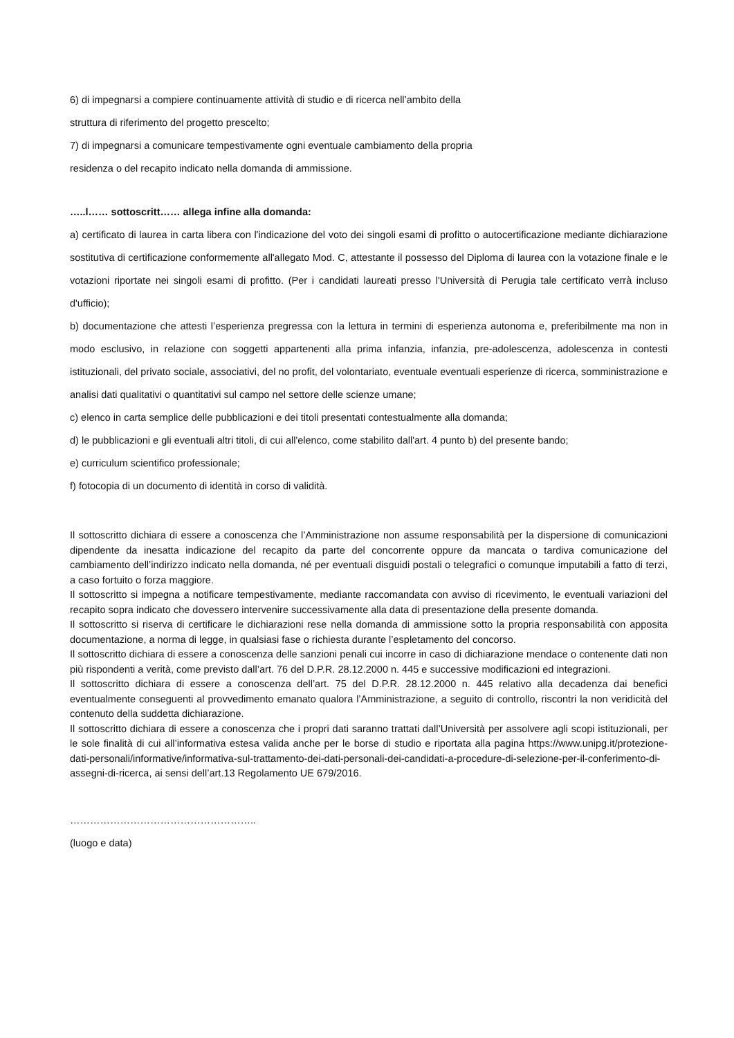6) di impegnarsi a compiere continuamente attività di studio e di ricerca nell’ambito della
struttura di riferimento del progetto prescelto;
7) di impegnarsi a comunicare tempestivamente ogni eventuale cambiamento della propria
residenza o del recapito indicato nella domanda di ammissione.
…..l…… sottoscritt…… allega infine alla domanda:
a) certificato di laurea in carta libera con l'indicazione del voto dei singoli esami di profitto o autocertificazione mediante dichiarazione sostitutiva di certificazione conformemente all'allegato Mod. C, attestante il possesso del Diploma di laurea con la votazione finale e le votazioni riportate nei singoli esami di profitto. (Per i candidati laureati presso l'Università di Perugia tale certificato verrà incluso d'ufficio);
b) documentazione che attesti l’esperienza pregressa con la lettura in termini di esperienza autonoma e, preferibilmente ma non in modo esclusivo, in relazione con soggetti appartenenti alla prima infanzia, infanzia, pre-adolescenza, adolescenza in contesti istituzionali, del privato sociale, associativi, del no profit, del volontariato, eventuale eventuali esperienze di ricerca, somministrazione e analisi dati qualitativi o quantitativi sul campo nel settore delle scienze umane;
c) elenco in carta semplice delle pubblicazioni e dei titoli presentati contestualmente alla domanda;
d) le pubblicazioni e gli eventuali altri titoli, di cui all'elenco, come stabilito dall'art. 4 punto b) del presente bando;
e) curriculum scientifico professionale;
f) fotocopia di un documento di identità in corso di validità.
Il sottoscritto dichiara di essere a conoscenza che l’Amministrazione non assume responsabilità per la dispersione di comunicazioni dipendente da inesatta indicazione del recapito da parte del concorrente oppure da mancata o tardiva comunicazione del cambiamento dell’indirizzo indicato nella domanda, né per eventuali disguidi postali o telegrafici o comunque imputabili a fatto di terzi, a caso fortuito o forza maggiore.
Il sottoscritto si impegna a notificare tempestivamente, mediante raccomandata con avviso di ricevimento, le eventuali variazioni del recapito sopra indicato che dovessero intervenire successivamente alla data di presentazione della presente domanda.
Il sottoscritto si riserva di certificare le dichiarazioni rese nella domanda di ammissione sotto la propria responsabilità con apposita documentazione, a norma di legge, in qualsiasi fase o richiesta durante l’espletamento del concorso.
Il sottoscritto dichiara di essere a conoscenza delle sanzioni penali cui incorre in caso di dichiarazione mendace o contenente dati non più rispondenti a verità, come previsto dall’art. 76 del D.P.R. 28.12.2000 n. 445 e successive modificazioni ed integrazioni.
Il sottoscritto dichiara di essere a conoscenza dell’art. 75 del D.P.R. 28.12.2000 n. 445 relativo alla decadenza dai benefici eventualmente conseguenti al provvedimento emanato qualora l’Amministrazione, a seguito di controllo, riscontri la non veridicità del contenuto della suddetta dichiarazione.
Il sottoscritto dichiara di essere a conoscenza che i propri dati saranno trattati dall’Università per assolvere agli scopi istituzionali, per le sole finalità di cui all’informativa estesa valida anche per le borse di studio e riportata alla pagina https://www.unipg.it/protezione-dati-personali/informative/informativa-sul-trattamento-dei-dati-personali-dei-candidati-a-procedure-di-selezione-per-il-conferimento-di-assegni-di-ricerca, ai sensi dell’art.13 Regolamento UE 679/2016.
………………………………………………..
(luogo e data)